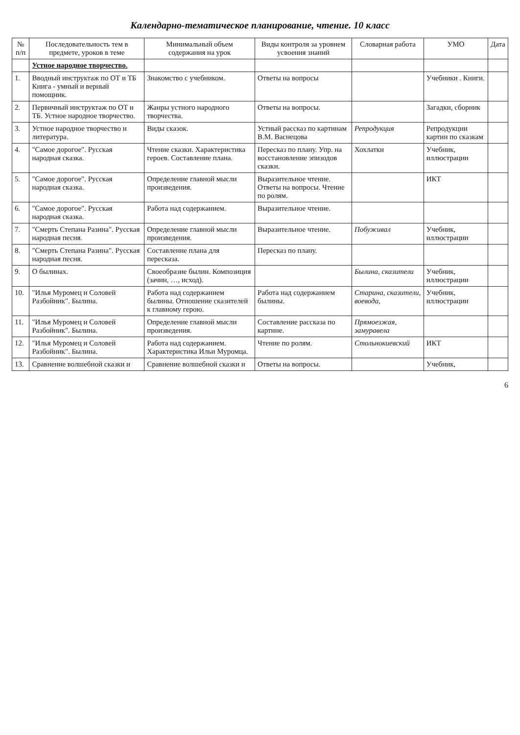Календарно-тематическое планирование, чтение. 10 класс
| № п/п | Последовательность тем в предмете, уроков в теме | Минимальный объем содержания на урок | Виды контроля за уровнем усвоения знаний | Словарная работа | УМО | Дата |
| --- | --- | --- | --- | --- | --- | --- |
| | Устное народное творчество. | | | | | |
| 1. | Вводный инструктаж по ОТ и ТБ Книга - умный и верный помощник. | Знакомство с учебником. | Ответы на вопросы | | Учебники . Книги. | |
| 2. | Первичный инструктаж по ОТ и ТБ. Устное народное творчество. | Жанры устного народного творчества. | Ответы на вопросы. | | Загадки, сборник | |
| 3. | Устное народное творчество и литература. | Виды сказок. | Устный рассказ по картинам В.М. Васнецова | Репродукция | Репродукции картин по сказкам | |
| 4. | "Самое дорогое". Русская народная сказка. | Чтение сказки. Характеристика героев. Составление плана. | Пересказ по плану. Упр. на восстановление эпизодов сказки. | Хохлатки | Учебник, иллюстрации | |
| 5. | "Самое дорогое". Русская народная сказка. | Определение главной мысли произведения. | Выразительное чтение. Ответы на вопросы. Чтение по ролям. | | ИКТ | |
| 6. | "Самое дорогое". Русская народная сказка. | Работа над содержанием. | Выразительное чтение. | | | |
| 7. | "Смерть Степана Разина". Русская народная песня. | Определение главной мысли произведения. | Выразительное чтение. | Побуживал | Учебник, иллюстрации | |
| 8. | "Смерть Степана Разина". Русская народная песня. | Составление плана для пересказа. | Пересказ по плану. | | | |
| 9. | О былинах. | Своеобразие былин. Композиция (зачин, …, исход). | | Былина, сказители | Учебник, иллюстрации | |
| 10. | "Илья Муромец и Соловей Разбойник". Былина. | Работа над содержанием былины. Отношение сказителей к главному герою. | Работа над содержанием былины. | Старина, сказители, воевода, | Учебник, иллюстрации | |
| 11. | "Илья Муромец и Соловей Разбойник". Былина. | Определение главной мысли произведения. | Составление рассказа по картине. | Прямоезжая, замуравела | | |
| 12. | "Илья Муромец и Соловей Разбойник". Былина. | Работа над содержанием. Характеристика Ильи Муромца. | Чтение по ролям. | Стольнокиевский | ИКТ | |
| 13. | Сравнение волшебной сказки и | Сравнение волшебной сказки и | Ответы на вопросы. | | Учебник, | |
6